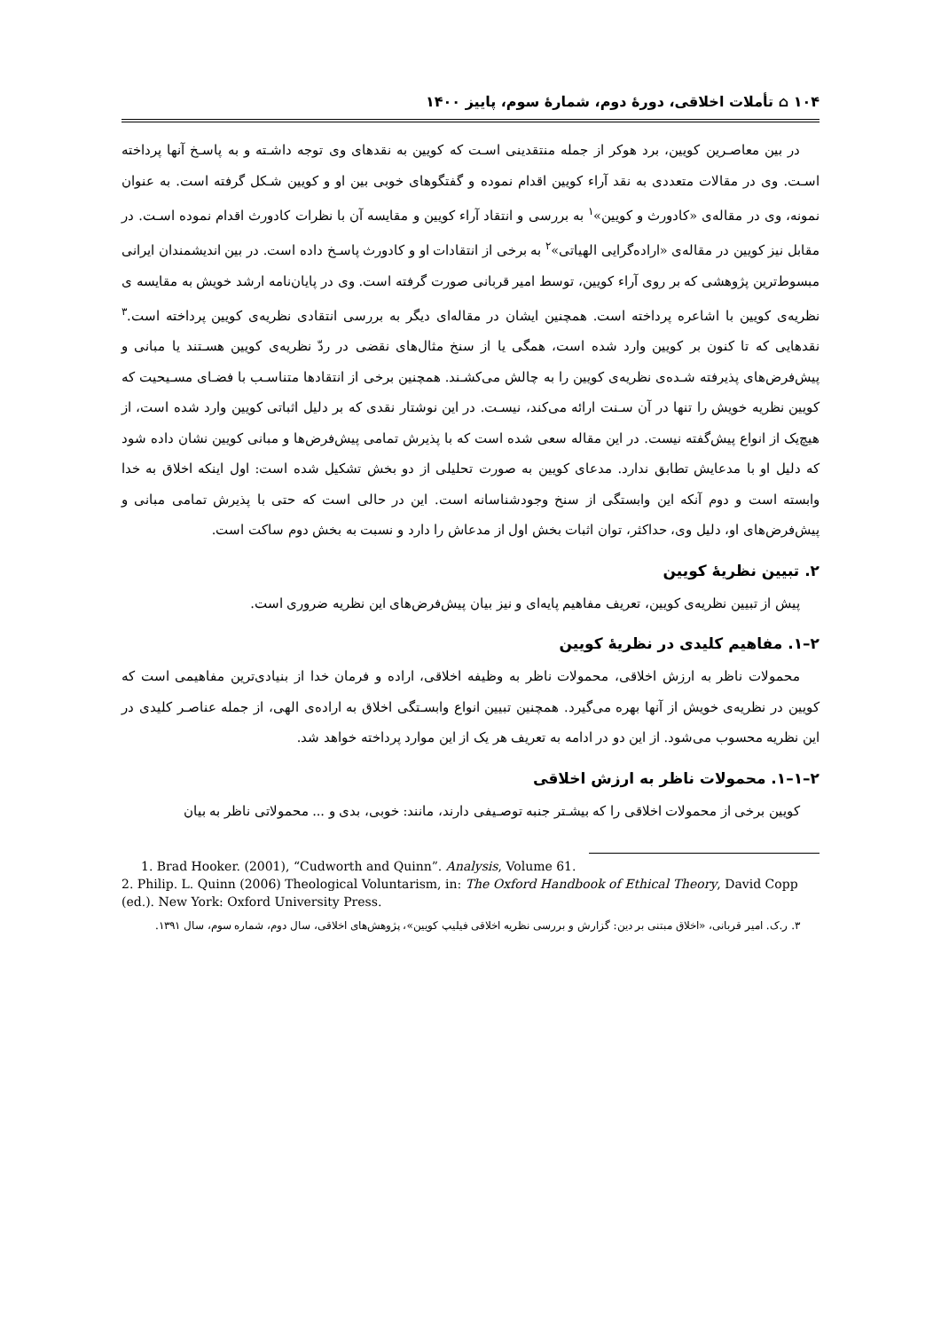۱۰۴ ⌂ تأملات اخلاقی، دورهٔ دوم، شمارهٔ سوم، پاییز ۱۴۰۰
در بین معاصـرین کویین، برد هوکر از جمله منتقدینی اسـت که کویین به نقدهای وی توجه داشـته و به پاسـخ آنها پرداخته اسـت. وی در مقالات متعددی به نقد آراء کویین اقدام نموده و گفتگوهای خوبی بین او و کویین شـکل گرفته است. به عنوان نمونه، وی در مقاله‌ی «کادورث و کویین»<sup>۱</sup> به بررسی و انتقاد آراء کویین و مقایسه آن با نظرات کادورث اقدام نموده اسـت. در مقابل نیز کویین در مقاله‌ی «اراده‌گرایی الهیاتی»<sup>۲</sup> به برخی از انتقادات او و کادورث پاسـخ داده است. در بین اندیشمندان ایرانی مبسوط‌ترین پژوهشی که بر روی آراء کویین، توسط امیر قربانی صورت گرفته است. وی در پایان‌نامه ارشد خویش به مقایسه ی نظریه‌ی کویین با اشاعره پرداخته است. همچنین ایشان در مقاله‌ای دیگر به بررسی انتقادی نظریه‌ی کویین پرداخته است.<sup>۳</sup> نقدهایی که تا کنون بر کویین وارد شده است، همگی یا از سنخ مثال‌های نقضی در ردّ نظریه‌ی کویین هسـتند یا مبانی و پیش‌فرض‌های پذیرفته شـده‌ی نظریه‌ی کویین را به چالش می‌کشـند. همچنین برخی از انتقادها متناسـب با فضـای مسـیحیت که کویین نظریه خویش را تنها در آن سـنت ارائه می‌کند، نیسـت. در این نوشتار نقدی که بر دلیل اثباتی کویین وارد شده است، از هیچ‌یک از انواع پیش‌گفته نیست. در این مقاله سعی شده است که با پذیرش تمامی پیش‌فرض‌ها و مبانی کویین نشان داده شود که دلیل او با مدعایش تطابق ندارد. مدعای کویین به صورت تحلیلی از دو بخش تشکیل شده است: اول اینکه اخلاق به خدا وابسته است و دوم آنکه این وابستگی از سنخ وجودشناسانه است. این در حالی است که حتی با پذیرش تمامی مبانی و پیش‌فرض‌های او، دلیل وی، حداکثر، توان اثبات بخش اول از مدعاش را دارد و نسبت به بخش دوم ساکت است.
۲. تبیین نظریهٔ کویین
پیش از تبیین نظریه‌ی کویین، تعریف مفاهیم پایه‌ای و نیز بیان پیش‌فرض‌های این نظریه ضروری است.
۲–۱. مفاهیم کلیدی در نظریهٔ کویین
محمولات ناظر به ارزش اخلاقی، محمولات ناظر به وظیفه اخلاقی، اراده و فرمان خدا از بنیادی‌ترین مفاهیمی است که کویین در نظریه‌ی خویش از آنها بهره می‌گیرد. همچنین تبیین انواع وابسـتگی اخلاق به اراده‌ی الهی، از جمله عناصـر کلیدی در این نظریه محسوب می‌شود. از این دو در ادامه به تعریف هر یک از این موارد پرداخته خواهد شد.
۲–۱–۱. محمولات ناظر به ارزش اخلاقی
کویین برخی از محمولات اخلاقی را که بیشـتر جنبه توصـیفی دارند، مانند: خوبی، بدی و ... محمولاتی ناظر به بیان
1. Brad Hooker. (2001), “Cudworth and Quinn”. Analysis, Volume 61.
2. Philip. L. Quinn (2006) Theological Voluntarism, in: The Oxford Handbook of Ethical Theory, David Copp (ed.). New York: Oxford University Press.
۳. ر.ک. امیر قربانی، «اخلاق مبتنی بر دین: گزارش و بررسی نظریه اخلاقی فیلیپ کویین»، پژوهش‌های اخلاقی، سال دوم، شماره سوم، سال ۱۳۹۱.